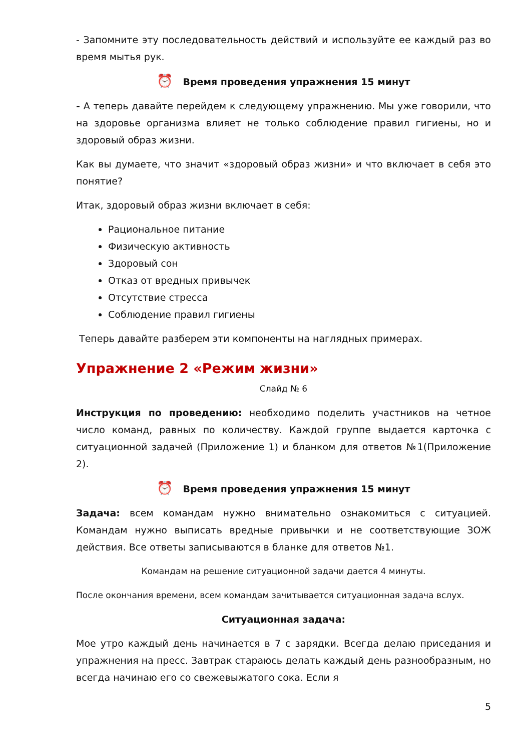- Запомните эту последовательность действий и используйте ее каждый раз во время мытья рук.
⏰ Время проведения упражнения 15 минут
- А теперь давайте перейдем к следующему упражнению. Мы уже говорили, что на здоровье организма влияет не только соблюдение правил гигиены, но и здоровый образ жизни.
Как вы думаете, что значит «здоровый образ жизни» и что включает в себя это понятие?
Итак, здоровый образ жизни включает в себя:
Рациональное питание
Физическую активность
Здоровый сон
Отказ от вредных привычек
Отсутствие стресса
Соблюдение правил гигиены
Теперь давайте разберем эти компоненты на наглядных примерах.
Упражнение 2 «Режим жизни»
Слайд № 6
Инструкция по проведению: необходимо поделить участников на четное число команд, равных по количеству. Каждой группе выдается карточка с ситуационной задачей (Приложение 1) и бланком для ответов №1(Приложение 2).
⏰ Время проведения упражнения 15 минут
Задача: всем командам нужно внимательно ознакомиться с ситуацией. Командам нужно выписать вредные привычки и не соответствующие ЗОЖ действия. Все ответы записываются в бланке для ответов №1.
Командам на решение ситуационной задачи дается 4 минуты.
После окончания времени, всем командам зачитывается ситуационная задача вслух.
Ситуационная задача:
Мое утро каждый день начинается в 7 с зарядки. Всегда делаю приседания и упражнения на пресс. Завтрак стараюсь делать каждый день разнообразным, но всегда начинаю его со свежевыжатого сока. Если я
5